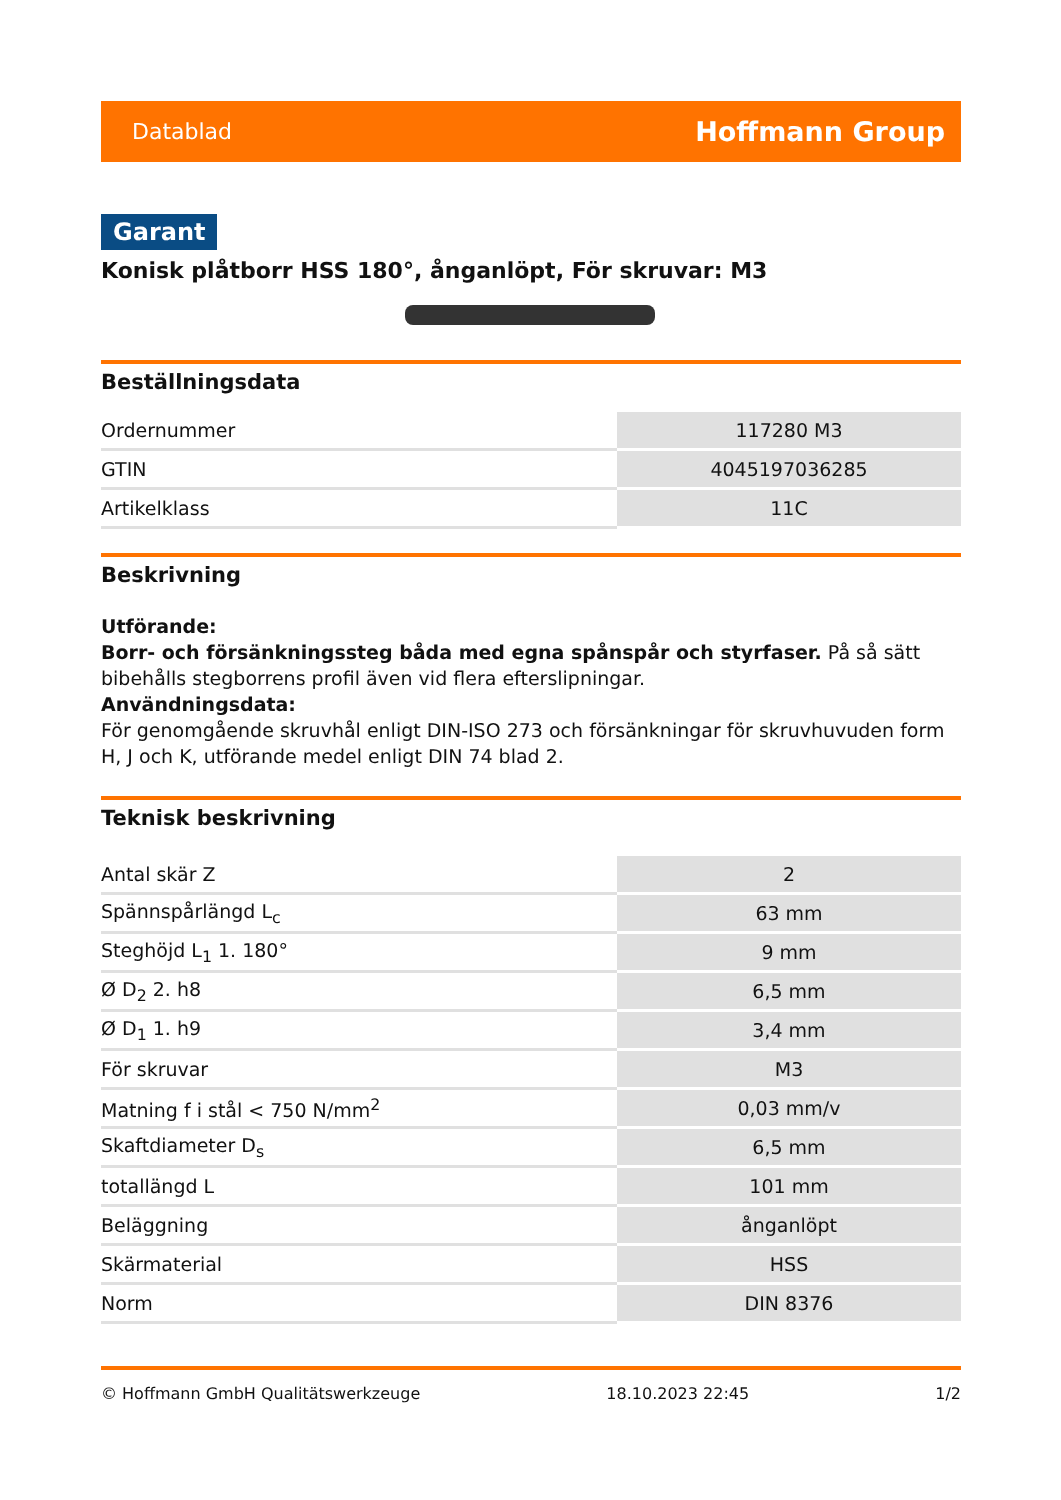Datablad Hoffmann Group
Garant
Konisk plåtborr HSS 180°, ånganlöpt, För skruvar: M3
Beställningsdata
| Ordernummer | 117280 M3 |
| GTIN | 4045197036285 |
| Artikelklass | 11C |
Beskrivning
Utförande:
Borr- och försänkningssteg båda med egna spånspår och styrfaser. På så sätt bibehålls stegborrens profil även vid flera efterslipningar.
Användningsdata:
För genomgående skruvhål enligt DIN-ISO 273 och försänkningar för skruvhuvuden form H, J och K, utförande medel enligt DIN 74 blad 2.
Teknisk beskrivning
| Antal skär Z | 2 |
| Spännspårlängd L<sub>c</sub> | 63 mm |
| Steghöjd L<sub>1</sub> 1. 180° | 9 mm |
| Ø D<sub>2</sub> 2. h8 | 6,5 mm |
| Ø D<sub>1</sub> 1. h9 | 3,4 mm |
| För skruvar | M3 |
| Matning f i stål < 750 N/mm<sup>2</sup> | 0,03 mm/v |
| Skaftdiameter D<sub>s</sub> | 6,5 mm |
| totallängd L | 101 mm |
| Beläggning | ånganlöpt |
| Skärmaterial | HSS |
| Norm | DIN 8376 |
© Hoffmann GmbH Qualitätswerkzeuge 18.10.2023 22:45 1/2